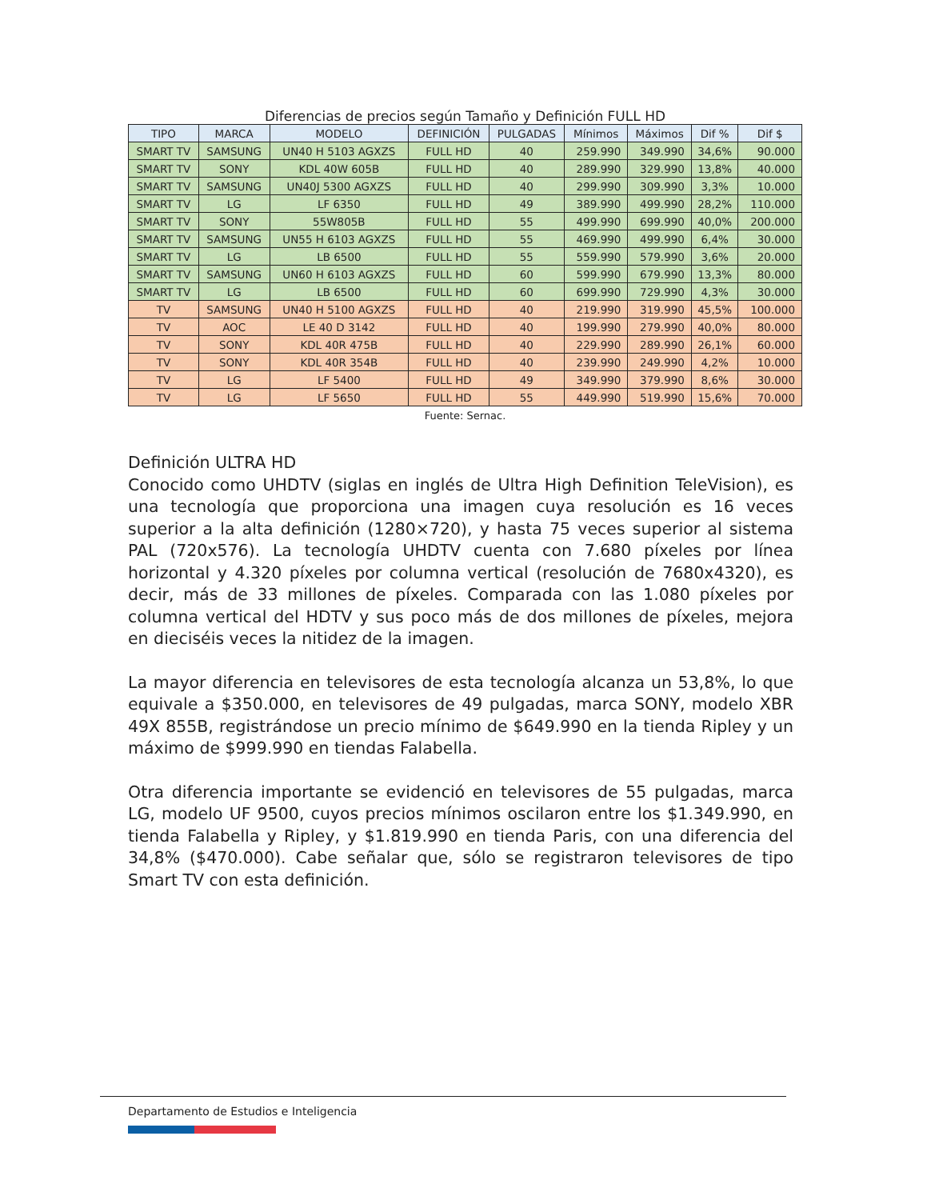Diferencias de precios según Tamaño y Definición FULL HD
| TIPO | MARCA | MODELO | DEFINICIÓN | PULGADAS | Mínimos | Máximos | Dif % | Dif $ |
| --- | --- | --- | --- | --- | --- | --- | --- | --- |
| SMART TV | SAMSUNG | UN40 H 5103 AGXZS | FULL HD | 40 | 259.990 | 349.990 | 34,6% | 90.000 |
| SMART TV | SONY | KDL 40W 605B | FULL HD | 40 | 289.990 | 329.990 | 13,8% | 40.000 |
| SMART TV | SAMSUNG | UN40J 5300 AGXZS | FULL HD | 40 | 299.990 | 309.990 | 3,3% | 10.000 |
| SMART TV | LG | LF 6350 | FULL HD | 49 | 389.990 | 499.990 | 28,2% | 110.000 |
| SMART TV | SONY | 55W805B | FULL HD | 55 | 499.990 | 699.990 | 40,0% | 200.000 |
| SMART TV | SAMSUNG | UN55 H 6103 AGXZS | FULL HD | 55 | 469.990 | 499.990 | 6,4% | 30.000 |
| SMART TV | LG | LB 6500 | FULL HD | 55 | 559.990 | 579.990 | 3,6% | 20.000 |
| SMART TV | SAMSUNG | UN60 H 6103 AGXZS | FULL HD | 60 | 599.990 | 679.990 | 13,3% | 80.000 |
| SMART TV | LG | LB 6500 | FULL HD | 60 | 699.990 | 729.990 | 4,3% | 30.000 |
| TV | SAMSUNG | UN40 H 5100 AGXZS | FULL HD | 40 | 219.990 | 319.990 | 45,5% | 100.000 |
| TV | AOC | LE 40 D 3142 | FULL HD | 40 | 199.990 | 279.990 | 40,0% | 80.000 |
| TV | SONY | KDL 40R 475B | FULL HD | 40 | 229.990 | 289.990 | 26,1% | 60.000 |
| TV | SONY | KDL 40R 354B | FULL HD | 40 | 239.990 | 249.990 | 4,2% | 10.000 |
| TV | LG | LF 5400 | FULL HD | 49 | 349.990 | 379.990 | 8,6% | 30.000 |
| TV | LG | LF 5650 | FULL HD | 55 | 449.990 | 519.990 | 15,6% | 70.000 |
Fuente: Sernac.
Definición ULTRA HD
Conocido como UHDTV (siglas en inglés de Ultra High Definition TeleVision), es una tecnología que proporciona una imagen cuya resolución es 16 veces superior a la alta definición (1280×720), y hasta 75 veces superior al sistema PAL (720x576). La tecnología UHDTV cuenta con 7.680 píxeles por línea horizontal y 4.320 píxeles por columna vertical (resolución de 7680x4320), es decir, más de 33 millones de píxeles. Comparada con las 1.080 píxeles por columna vertical del HDTV y sus poco más de dos millones de píxeles, mejora en dieciséis veces la nitidez de la imagen.
La mayor diferencia en televisores de esta tecnología alcanza un 53,8%, lo que equivale a $350.000, en televisores de 49 pulgadas, marca SONY, modelo XBR 49X 855B, registrándose un precio mínimo de $649.990 en la tienda Ripley y un máximo de $999.990 en tiendas Falabella.
Otra diferencia importante se evidenció en televisores de 55 pulgadas, marca LG, modelo UF 9500, cuyos precios mínimos oscilaron entre los $1.349.990, en tienda Falabella y Ripley, y $1.819.990 en tienda Paris, con una diferencia del 34,8% ($470.000). Cabe señalar que, sólo se registraron televisores de tipo Smart TV con esta definición.
Departamento de Estudios e Inteligencia